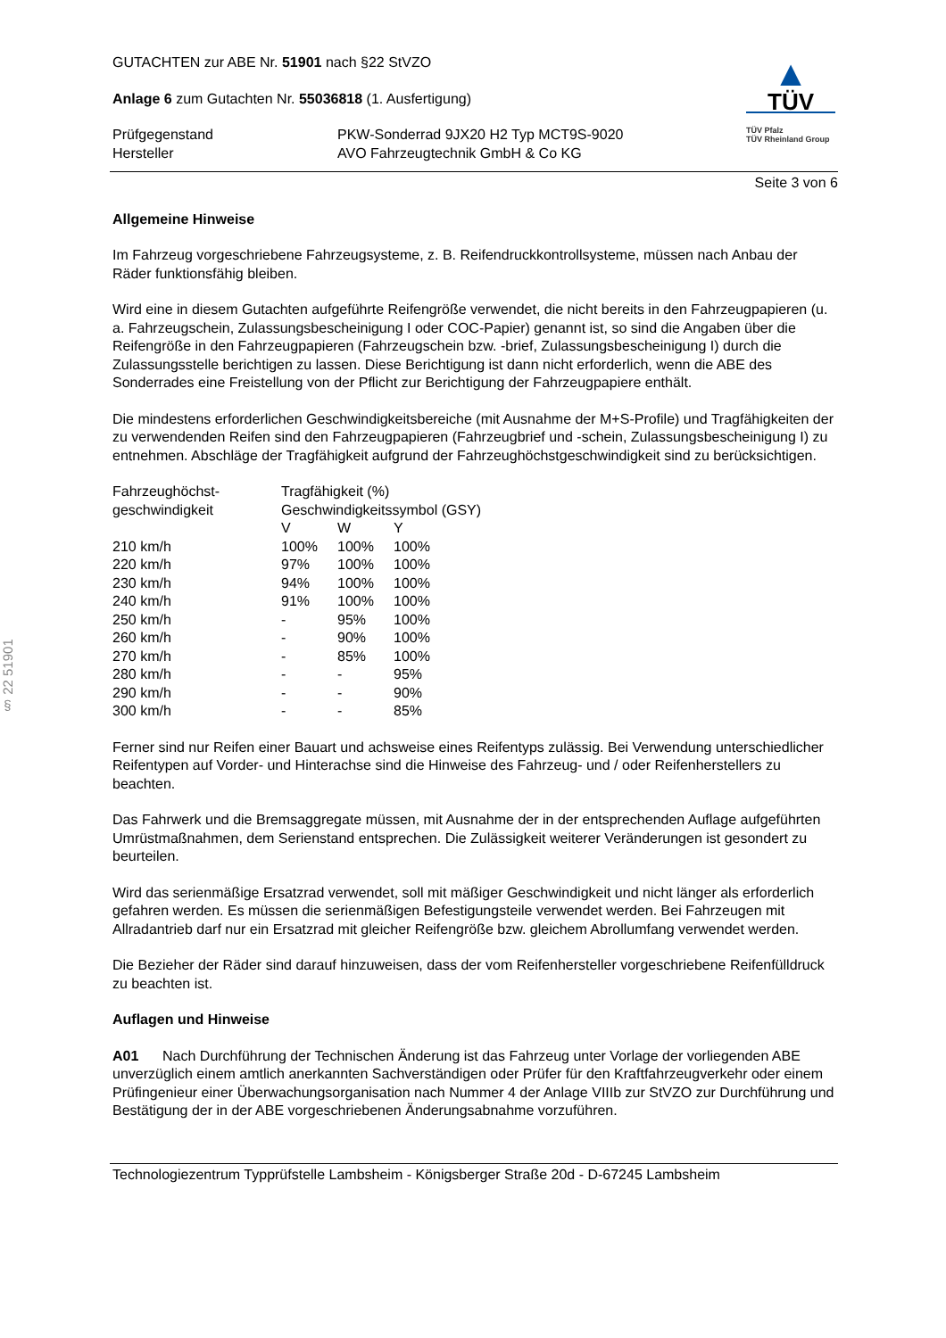§ 22 51901
GUTACHTEN zur ABE Nr. 51901 nach §22 StVZO
Anlage 6 zum Gutachten Nr. 55036818 (1. Ausfertigung)
| Prüfgegenstand Hersteller | PKW-Sonderrad 9JX20 H2 Typ MCT9S-9020 AVO Fahrzeugtechnik GmbH & Co KG |
▲
TÜV
TÜV Pfalz
TÜV Rheinland Group
Seite 3 von 6
Allgemeine Hinweise
Im Fahrzeug vorgeschriebene Fahrzeugsysteme, z. B. Reifendruckkontrollsysteme, müssen nach Anbau der Räder funktionsfähig bleiben.
Wird eine in diesem Gutachten aufgeführte Reifengröße verwendet, die nicht bereits in den Fahrzeugpapieren (u. a. Fahrzeugschein, Zulassungsbescheinigung I oder COC-Papier) genannt ist, so sind die Angaben über die Reifengröße in den Fahrzeugpapieren (Fahrzeugschein bzw. -brief, Zulassungsbescheinigung I) durch die Zulassungsstelle berichtigen zu lassen. Diese Berichtigung ist dann nicht erforderlich, wenn die ABE des Sonderrades eine Freistellung von der Pflicht zur Berichtigung der Fahrzeugpapiere enthält.
Die mindestens erforderlichen Geschwindigkeitsbereiche (mit Ausnahme der M+S-Profile) und Tragfähigkeiten der zu verwendenden Reifen sind den Fahrzeugpapieren (Fahrzeugbrief und -schein, Zulassungsbescheinigung I) zu entnehmen. Abschläge der Tragfähigkeit aufgrund der Fahrzeughöchstgeschwindigkeit sind zu berücksichtigen.
| Fahrzeughöchst- geschwindigkeit | Tragfähigkeit (%) | | |
| | Geschwindigkeitssymbol (GSY) | | |
| | V | W | Y |
| 210 km/h | 100% | 100% | 100% |
| 220 km/h | 97% | 100% | 100% |
| 230 km/h | 94% | 100% | 100% |
| 240 km/h | 91% | 100% | 100% |
| 250 km/h | - | 95% | 100% |
| 260 km/h | - | 90% | 100% |
| 270 km/h | - | 85% | 100% |
| 280 km/h | - | - | 95% |
| 290 km/h | - | - | 90% |
| 300 km/h | - | - | 85% |
Ferner sind nur Reifen einer Bauart und achsweise eines Reifentyps zulässig. Bei Verwendung unterschiedlicher Reifentypen auf Vorder- und Hinterachse sind die Hinweise des Fahrzeug- und / oder Reifenherstellers zu beachten.
Das Fahrwerk und die Bremsaggregate müssen, mit Ausnahme der in der entsprechenden Auflage aufgeführten Umrüstmaßnahmen, dem Serienstand entsprechen. Die Zulässigkeit weiterer Veränderungen ist gesondert zu beurteilen.
Wird das serienmäßige Ersatzrad verwendet, soll mit mäßiger Geschwindigkeit und nicht länger als erforderlich gefahren werden. Es müssen die serienmäßigen Befestigungsteile verwendet werden. Bei Fahrzeugen mit Allradantrieb darf nur ein Ersatzrad mit gleicher Reifengröße bzw. gleichem Abrollumfang verwendet werden.
Die Bezieher der Räder sind darauf hinzuweisen, dass der vom Reifenhersteller vorgeschriebene Reifenfülldruck zu beachten ist.
Auflagen und Hinweise
A01 Nach Durchführung der Technischen Änderung ist das Fahrzeug unter Vorlage der vorliegenden ABE unverzüglich einem amtlich anerkannten Sachverständigen oder Prüfer für den Kraftfahrzeugverkehr oder einem Prüfingenieur einer Überwachungsorganisation nach Nummer 4 der Anlage VIIIb zur StVZO zur Durchführung und Bestätigung der in der ABE vorgeschriebenen Änderungsabnahme vorzuführen.
Technologiezentrum Typprüfstelle Lambsheim - Königsberger Straße 20d - D-67245 Lambsheim